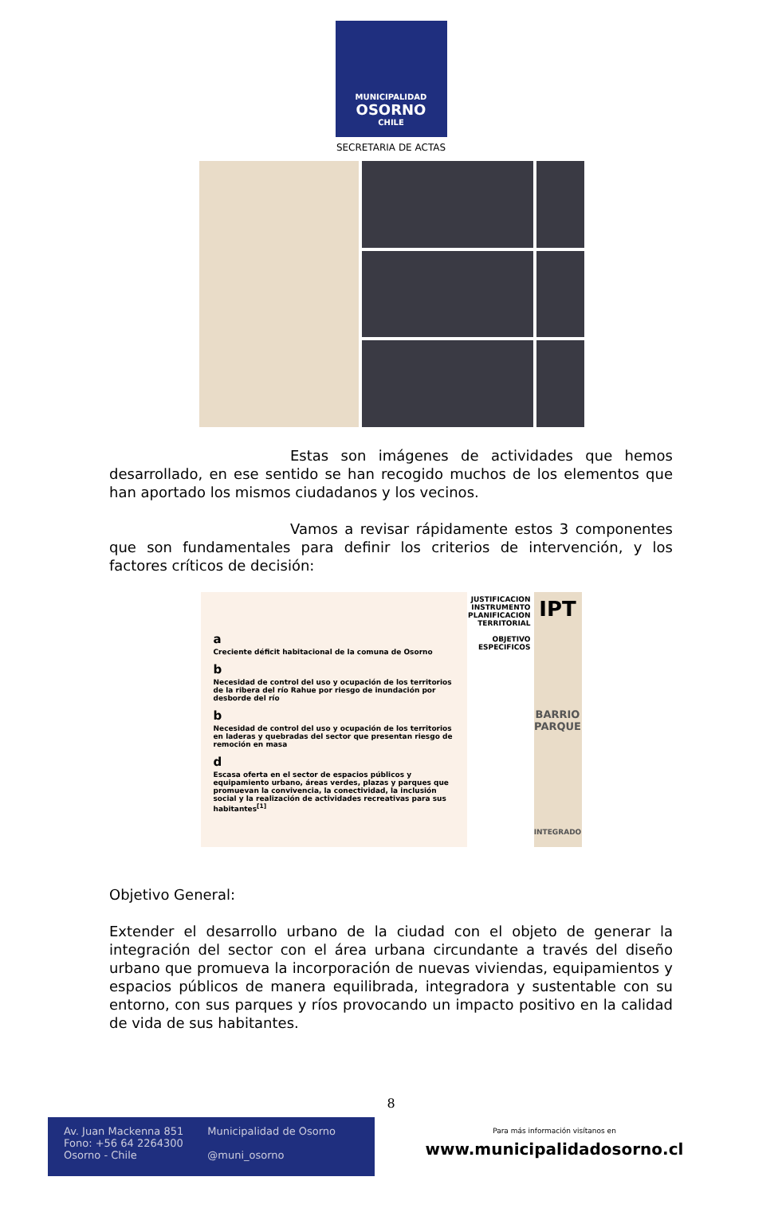MUNICIPALIDAD
OSORNO
CHILE
SECRETARIA DE ACTAS
Estas son imágenes de actividades que hemos desarrollado, en ese sentido se han recogido muchos de los elementos que han aportado los mismos ciudadanos y los vecinos.
Vamos a revisar rápidamente estos 3 componentes que son fundamentales para definir los criterios de intervención, y los factores críticos de decisión:
a
Creciente déficit habitacional de la comuna de Osorno
b
Necesidad de control del uso y ocupación de los territorios de la ribera del río Rahue por riesgo de inundación por desborde del río
b
Necesidad de control del uso y ocupación de los territorios en laderas y quebradas del sector que presentan riesgo de remoción en masa
d
Escasa oferta en el sector de espacios públicos y equipamiento urbano, áreas verdes, plazas y parques que promuevan la convivencia, la conectividad, la inclusión social y la realización de actividades recreativas para sus habitantes<sup>[1]</sup>
JUSTIFICACION INSTRUMENTO PLANIFICACION TERRITORIAL
OBJETIVO ESPECIFICOS
IPT
BARRIO PARQUE
INTEGRADO
Objetivo General:
Extender el desarrollo urbano de la ciudad con el objeto de generar la integración del sector con el área urbana circundante a través del diseño urbano que promueva la incorporación de nuevas viviendas, equipamientos y espacios públicos de manera equilibrada, integradora y sustentable con su entorno, con sus parques y ríos provocando un impacto positivo en la calidad de vida de sus habitantes.
8
Av. Juan Mackenna 851
Fono: +56 64 2264300
Osorno - Chile
Municipalidad de Osorno
@muni_osorno
Para más información visítanos en
www.municipalidadosorno.cl